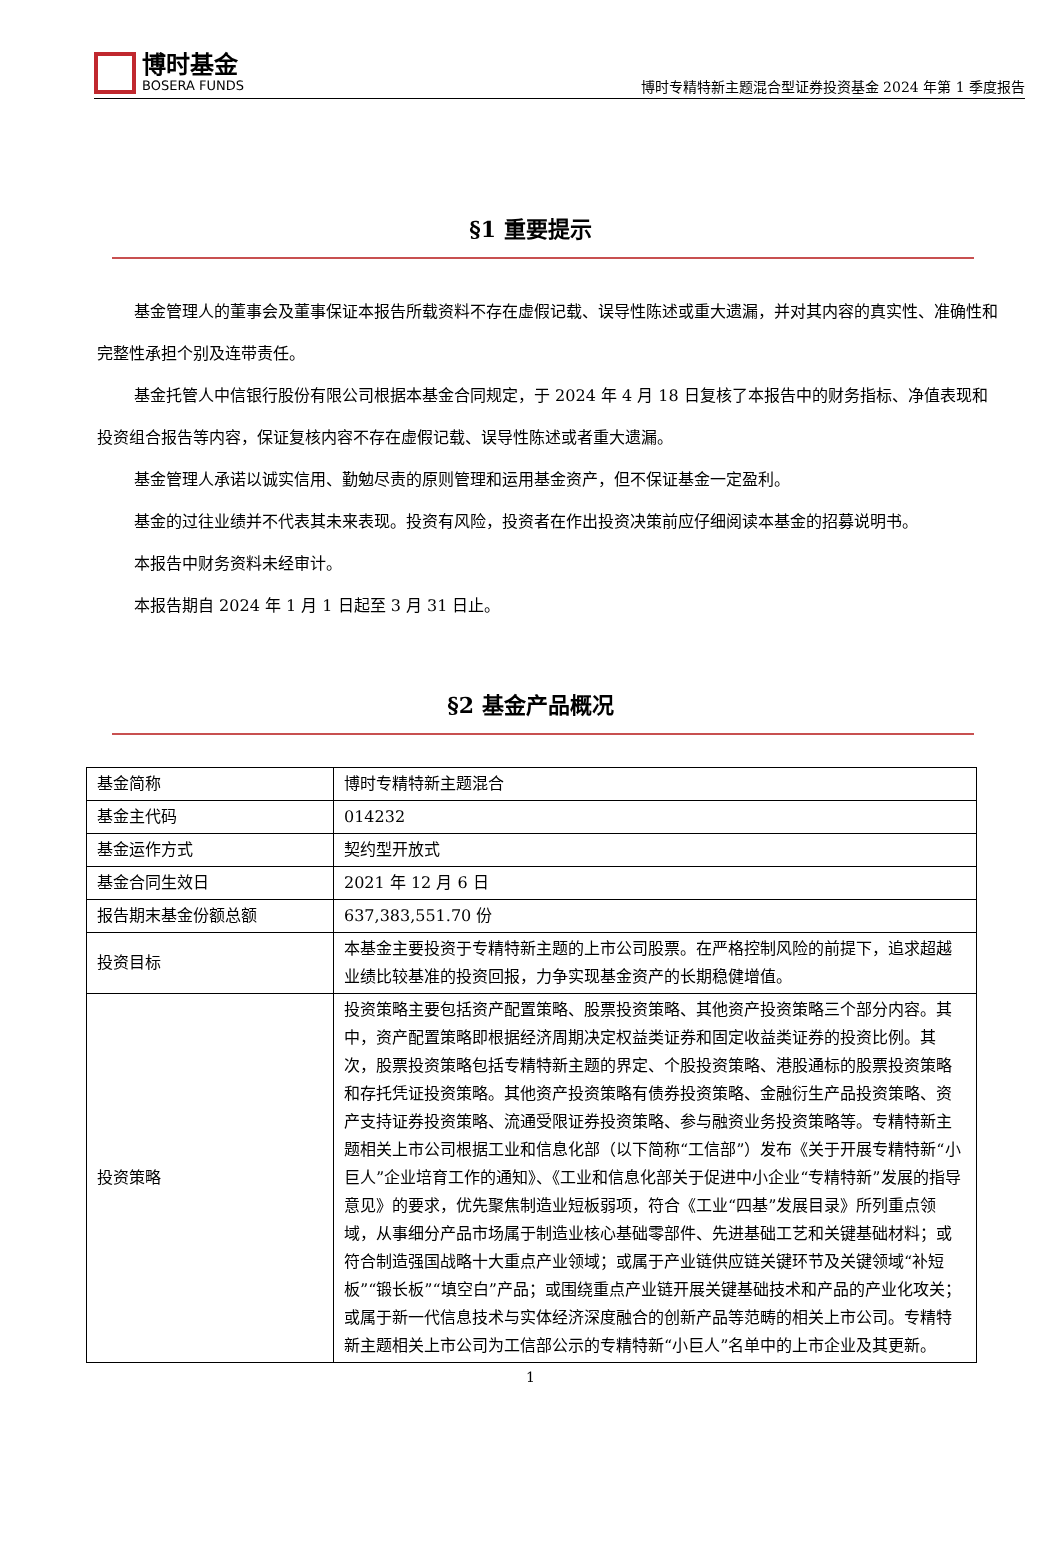博时基金
BOSERA FUNDS
博时专精特新主题混合型证券投资基金 2024 年第 1 季度报告
§1 重要提示
基金管理人的董事会及董事保证本报告所载资料不存在虚假记载、误导性陈述或重大遗漏，并对其内容的真实性、准确性和完整性承担个别及连带责任。
基金托管人中信银行股份有限公司根据本基金合同规定，于 2024 年 4 月 18 日复核了本报告中的财务指标、净值表现和投资组合报告等内容，保证复核内容不存在虚假记载、误导性陈述或者重大遗漏。
基金管理人承诺以诚实信用、勤勉尽责的原则管理和运用基金资产，但不保证基金一定盈利。
基金的过往业绩并不代表其未来表现。投资有风险，投资者在作出投资决策前应仔细阅读本基金的招募说明书。
本报告中财务资料未经审计。
本报告期自 2024 年 1 月 1 日起至 3 月 31 日止。
§2 基金产品概况
| 基金简称 | 博时专精特新主题混合 |
| 基金主代码 | 014232 |
| 基金运作方式 | 契约型开放式 |
| 基金合同生效日 | 2021 年 12 月 6 日 |
| 报告期末基金份额总额 | 637,383,551.70 份 |
| 投资目标 | 本基金主要投资于专精特新主题的上市公司股票。在严格控制风险的前提下，追求超越业绩比较基准的投资回报，力争实现基金资产的长期稳健增值。 |
| 投资策略 | 投资策略主要包括资产配置策略、股票投资策略、其他资产投资策略三个部分内容。其中，资产配置策略即根据经济周期决定权益类证券和固定收益类证券的投资比例。其次，股票投资策略包括专精特新主题的界定、个股投资策略、港股通标的股票投资策略和存托凭证投资策略。其他资产投资策略有债券投资策略、金融衍生产品投资策略、资产支持证券投资策略、流通受限证券投资策略、参与融资业务投资策略等。专精特新主题相关上市公司根据工业和信息化部（以下简称“工信部”）发布《关于开展专精特新“小巨人”企业培育工作的通知》、《工业和信息化部关于促进中小企业“专精特新”发展的指导意见》的要求，优先聚焦制造业短板弱项，符合《工业“四基”发展目录》所列重点领域，从事细分产品市场属于制造业核心基础零部件、先进基础工艺和关键基础材料；或符合制造强国战略十大重点产业领域；或属于产业链供应链关键环节及关键领域“补短板”“锻长板”“填空白”产品；或围绕重点产业链开展关键基础技术和产品的产业化攻关；或属于新一代信息技术与实体经济深度融合的创新产品等范畴的相关上市公司。专精特新主题相关上市公司为工信部公示的专精特新“小巨人”名单中的上市企业及其更新。 |
1